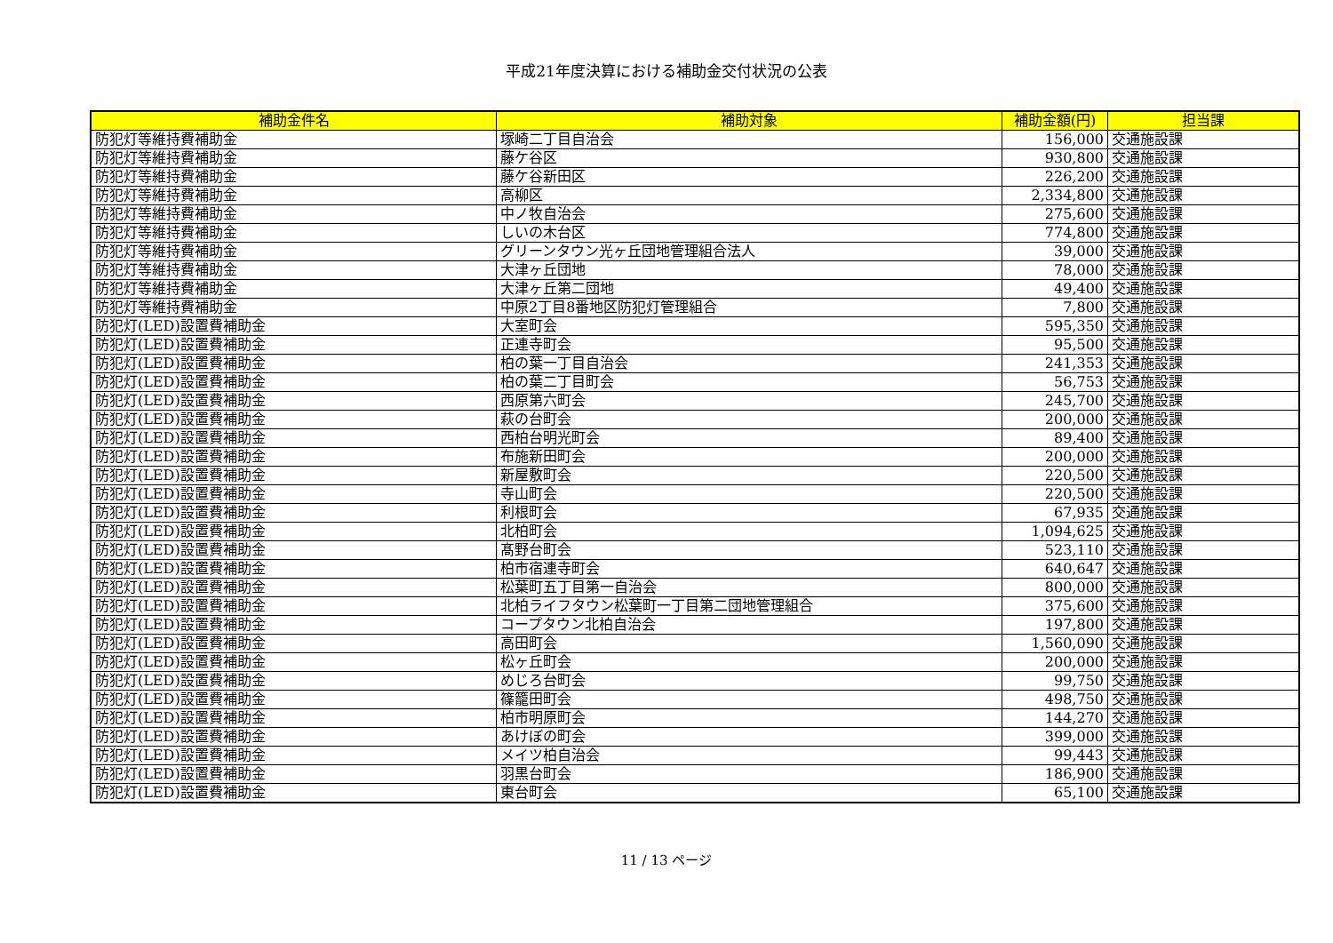平成21年度決算における補助金交付状況の公表
| 補助金件名 | 補助対象 | 補助金額(円) | 担当課 |
| --- | --- | --- | --- |
| 防犯灯等維持費補助金 | 塚崎二丁目自治会 | 156,000 | 交通施設課 |
| 防犯灯等維持費補助金 | 藤ケ谷区 | 930,800 | 交通施設課 |
| 防犯灯等維持費補助金 | 藤ケ谷新田区 | 226,200 | 交通施設課 |
| 防犯灯等維持費補助金 | 高柳区 | 2,334,800 | 交通施設課 |
| 防犯灯等維持費補助金 | 中ノ牧自治会 | 275,600 | 交通施設課 |
| 防犯灯等維持費補助金 | しいの木台区 | 774,800 | 交通施設課 |
| 防犯灯等維持費補助金 | グリーンタウン光ヶ丘団地管理組合法人 | 39,000 | 交通施設課 |
| 防犯灯等維持費補助金 | 大津ヶ丘団地 | 78,000 | 交通施設課 |
| 防犯灯等維持費補助金 | 大津ヶ丘第二団地 | 49,400 | 交通施設課 |
| 防犯灯等維持費補助金 | 中原2丁目8番地区防犯灯管理組合 | 7,800 | 交通施設課 |
| 防犯灯(LED)設置費補助金 | 大室町会 | 595,350 | 交通施設課 |
| 防犯灯(LED)設置費補助金 | 正連寺町会 | 95,500 | 交通施設課 |
| 防犯灯(LED)設置費補助金 | 柏の葉一丁目自治会 | 241,353 | 交通施設課 |
| 防犯灯(LED)設置費補助金 | 柏の葉二丁目町会 | 56,753 | 交通施設課 |
| 防犯灯(LED)設置費補助金 | 西原第六町会 | 245,700 | 交通施設課 |
| 防犯灯(LED)設置費補助金 | 萩の台町会 | 200,000 | 交通施設課 |
| 防犯灯(LED)設置費補助金 | 西柏台明光町会 | 89,400 | 交通施設課 |
| 防犯灯(LED)設置費補助金 | 布施新田町会 | 200,000 | 交通施設課 |
| 防犯灯(LED)設置費補助金 | 新屋敷町会 | 220,500 | 交通施設課 |
| 防犯灯(LED)設置費補助金 | 寺山町会 | 220,500 | 交通施設課 |
| 防犯灯(LED)設置費補助金 | 利根町会 | 67,935 | 交通施設課 |
| 防犯灯(LED)設置費補助金 | 北柏町会 | 1,094,625 | 交通施設課 |
| 防犯灯(LED)設置費補助金 | 髙野台町会 | 523,110 | 交通施設課 |
| 防犯灯(LED)設置費補助金 | 柏市宿連寺町会 | 640,647 | 交通施設課 |
| 防犯灯(LED)設置費補助金 | 松葉町五丁目第一自治会 | 800,000 | 交通施設課 |
| 防犯灯(LED)設置費補助金 | 北柏ライフタウン松葉町一丁目第二団地管理組合 | 375,600 | 交通施設課 |
| 防犯灯(LED)設置費補助金 | コープタウン北柏自治会 | 197,800 | 交通施設課 |
| 防犯灯(LED)設置費補助金 | 高田町会 | 1,560,090 | 交通施設課 |
| 防犯灯(LED)設置費補助金 | 松ヶ丘町会 | 200,000 | 交通施設課 |
| 防犯灯(LED)設置費補助金 | めじろ台町会 | 99,750 | 交通施設課 |
| 防犯灯(LED)設置費補助金 | 篠籠田町会 | 498,750 | 交通施設課 |
| 防犯灯(LED)設置費補助金 | 柏市明原町会 | 144,270 | 交通施設課 |
| 防犯灯(LED)設置費補助金 | あけぼの町会 | 399,000 | 交通施設課 |
| 防犯灯(LED)設置費補助金 | メイツ柏自治会 | 99,443 | 交通施設課 |
| 防犯灯(LED)設置費補助金 | 羽黒台町会 | 186,900 | 交通施設課 |
| 防犯灯(LED)設置費補助金 | 東台町会 | 65,100 | 交通施設課 |
11 / 13 ページ